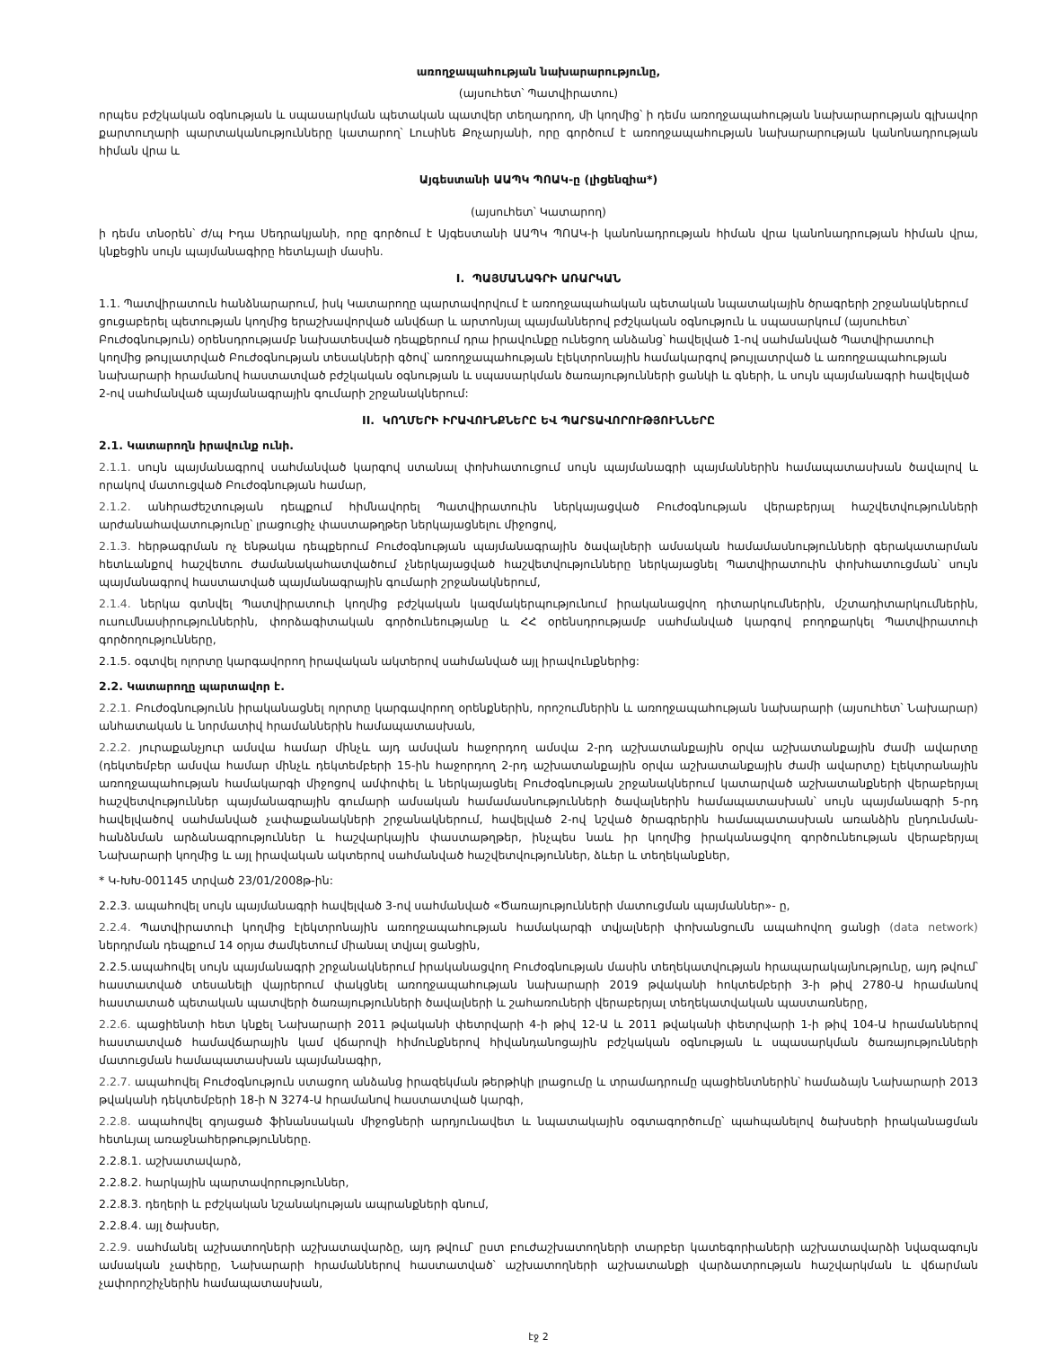առողջապահության նախարարությունը,
(այսուհետ՝ Պատվիրատու)
որպես բժշկական օգնության և սպասարկման պետական պատվեր տեղադրող, մի կողմից՝ ի դեմս առողջապահության նախարարության գլխավոր քարտուղարի պարտականությունները կատարող՝ Լուսինե Քոչարյանի, որը գործում է առողջապահության նախարարության կանոնադրության հիման վրա և
Այգեստանի ԱԱՊԿ ՊՈԱԿ-ը (լիցենզիա*)
(այսուհետ՝ Կատարող)
ի դեմս տնօրեն՝ ժ/պ Իդա Սեդրակյանի, որը գործում է Այգեստանի ԱԱՊԿ ՊՈԱԿ-ի կանոնադրության հիման վրա կանոնադրության հիման վրա, կնքեցին սույն պայմանագիրը հետևյալի մասին.
I. ՊԱՅՄԱՆԱԳՐԻ ԱՌԱՐԿԱՆ
1.1. Պատվիրատուն հանձնարարում, իսկ Կատարողը պարտավորվում է առողջապահական պետական նպատակային ծրագրերի շրջանակներում ցուցաբերել պետության կողմից երաշխավորված անվճար և արտոնյալ պայմաններով բժշկական օգնություն և սպասարկում (այսուհետ՝ Բուժօգնություն) օրենսդրությամբ նախատեսված դեպքերում դրա իրավունքը ունեցող անձանց՝ հավելված 1-ով սահմանված Պատվիրատուի կողմից թույլատրված Բուժօգնության տեսակների գծով՝ առողջապահության էլեկտրոնային համակարգով թույլատրված և առողջապահության նախարարի հրամանով հաստատված բժշկական օգնության և սպասարկման ծառայությունների ցանկի և գների, և սույն պայմանագրի հավելված 2-ով սահմանված պայմանագրային գումարի շրջանակներում:
II. ԿՈՂՄԵՐԻ ԻՐԱՎՈՒՆՔՆԵՐԸ ԵՎ ՊԱՐՏԱՎՈՐՈՒԹՅՈՒՆՆԵՐԸ
2.1. Կատարողն իրավունք ունի.
2.1.1. սույն պայմանագրով սահմանված կարգով ստանալ փոխհատուցում սույն պայմանագրի պայմաններին համապատասխան ծավալով և որակով մատուցված Բուժօգնության համար,
2.1.2. անհրաժեշտության դեպքում հիմնավորել Պատվիրատուին ներկայացված Բուժօգնության վերաբերյալ հաշվետվությունների արժանահավատությունը՝ լրացուցիչ փաստաթղթեր ներկայացնելու միջոցով,
2.1.3. հերթագրման ոչ ենթակա դեպքերում Բուժօգնության պայմանագրային ծավալների ամսական համամասնությունների գերակատարման հետևանքով հաշվետու ժամանակահատվածում չներկայացված հաշվետվությունները ներկայացնել Պատվիրատուին փոխհատուցման՝ սույն պայմանագրով հաստատված պայմանագրային գումարի շրջանակներում,
2.1.4. ներկա գտնվել Պատվիրատուի կողմից բժշկական կազմակերպությունում իրականացվող դիտարկումներին, մշտադիտարկումներին, ուսումնասիրություններին, փորձագիտական գործունեությանը և ՀՀ օրենսդրությամբ սահմանված կարգով բողոքարկել Պատվիրատուի գործողությունները,
2.1.5. օգտվել ոլորտը կարգավորող իրավական ակտերով սահմանված այլ իրավունքներից:
2.2. Կատարողը պարտավոր է.
2.2.1. Բուժօգնությունն իրականացնել ոլորտը կարգավորող օրենքներին, որոշումներին և առողջապահության նախարարի (այսուհետ՝ Նախարար) անհատական և նորմատիվ հրամաններին համապատասխան,
2.2.2. յուրաքանչյուր ամսվա համար մինչև այդ ամսվան հաջորդող ամսվա 2-րդ աշխատանքային օրվա աշխատանքային ժամի ավարտը (դեկտեմբեր ամսվա համար մինչև դեկտեմբերի 15-ին հաջորդող 2-րդ աշխատանքային օրվա աշխատանքային ժամի ավարտը) էլեկտրանային առողջապահության համակարգի միջոցով ամփոփել և ներկայացնել Բուժօգնության շրջանակներում կատարված աշխատանքների վերաբերյալ հաշվետվություններ պայմանագրային գումարի ամսական համամասնությունների ծավալներին համապատասխան՝ սույն պայմանագրի 5-րդ հավելվածով սահմանված չափաքանակների շրջանակներում, հավելված 2-ով նշված ծրագրերին համապատասխան առանձին ընդունման-հանձնման արձանագրություններ և հաշվարկային փաստաթղթեր, ինչպես նաև իր կողմից իրականացվող գործունեության վերաբերյալ Նախարարի կողմից և այլ իրավական ակտերով սահմանված հաշվետվություններ, ձևեր և տեղեկանքներ,
* Կ-ԽԽ-001145 տրված 23/01/2008թ-ին:
2.2.3. ապահովել սույն պայմանագրի հավելված 3-ով սահմանված «Ծառայությունների մատուցման պայմաններ»- ը,
2.2.4. Պատվիրատուի կողմից էլեկտրոնային առողջապահության համակարգի տվյալների փոխանցումն ապահովող ցանցի (data network) ներդրման դեպքում 14 օրյա ժամկետում միանալ տվյալ ցանցին,
2.2.5.ապահովել սույն պայմանագրի շրջանակներում իրականացվող Բուժօգնության մասին տեղեկատվության հրապարակայնությունը, այդ թվում՝ հաստատված տեսանելի վայրերում փակցնել առողջապահության նախարարի 2019 թվականի հոկտեմբերի 3-ի թիվ 2780-Ա հրամանով հաստատած պետական պատվերի ծառայությունների ծավալների և շահառուների վերաբերյալ տեղեկատվական պաստառները,
2.2.6. պացիենտի հետ կնքել Նախարարի 2011 թվականի փետրվարի 4-ի թիվ 12-Ա և 2011 թվականի փետրվարի 1-ի թիվ 104-Ա հրամաններով հաստատված համավճարային կամ վճարովի հիմունքներով հիվանդանոցային բժշկական օգնության և սպասարկման ծառայությունների մատուցման համապատասխան պայմանագիր,
2.2.7. ապահովել Բուժօգնություն ստացող անձանց իրազեկման թերթիկի լրացումը և տրամադրումը պացիենտներին՝ համաձայն Նախարարի 2013 թվականի դեկտեմբերի 18-ի N 3274-Ա հրամանով հաստատված կարգի,
2.2.8. ապահովել գոյացած ֆինանսական միջոցների արդյունավետ և նպատակային օգտագործումը՝ պահպանելով ծախսերի իրականացման հետևյալ առաջնահերթությունները.
2.2.8.1. աշխատավարձ,
2.2.8.2. հարկային պարտավորություններ,
2.2.8.3. դեղերի և բժշկական նշանակության ապրանքների գնում,
2.2.8.4. այլ ծախսեր,
2.2.9. սահմանել աշխատողների աշխատավարձը, այդ թվում՝ ըստ բուժաշխատողների տարբեր կատեգորիաների աշխատավարձի նվազագույն ամսական չափերը, Նախարարի հրամաններով հաստատված՝ աշխատողների աշխատանքի վարձատրության հաշվարկման և վճարման չափորոշիչներին համապատասխան,
էջ 2